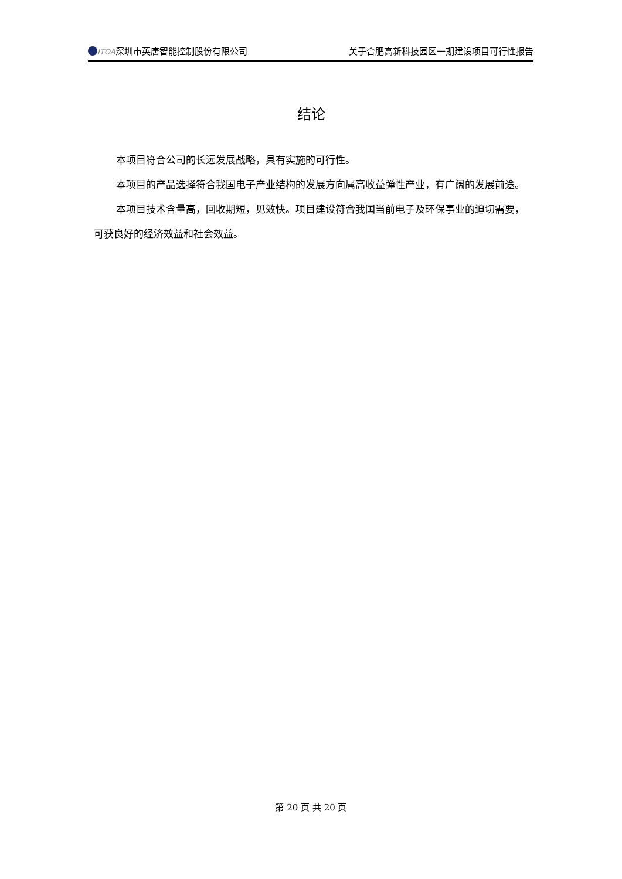ITOA深圳市英唐智能控制股份有限公司 关于合肥高新科技园区一期建设项目可行性报告
结论
本项目符合公司的长远发展战略，具有实施的可行性。
本项目的产品选择符合我国电子产业结构的发展方向属高收益弹性产业，有广阔的发展前途。
本项目技术含量高，回收期短，见效快。项目建设符合我国当前电子及环保事业的迫切需要，可获良好的经济效益和社会效益。
第 20 页 共 20 页